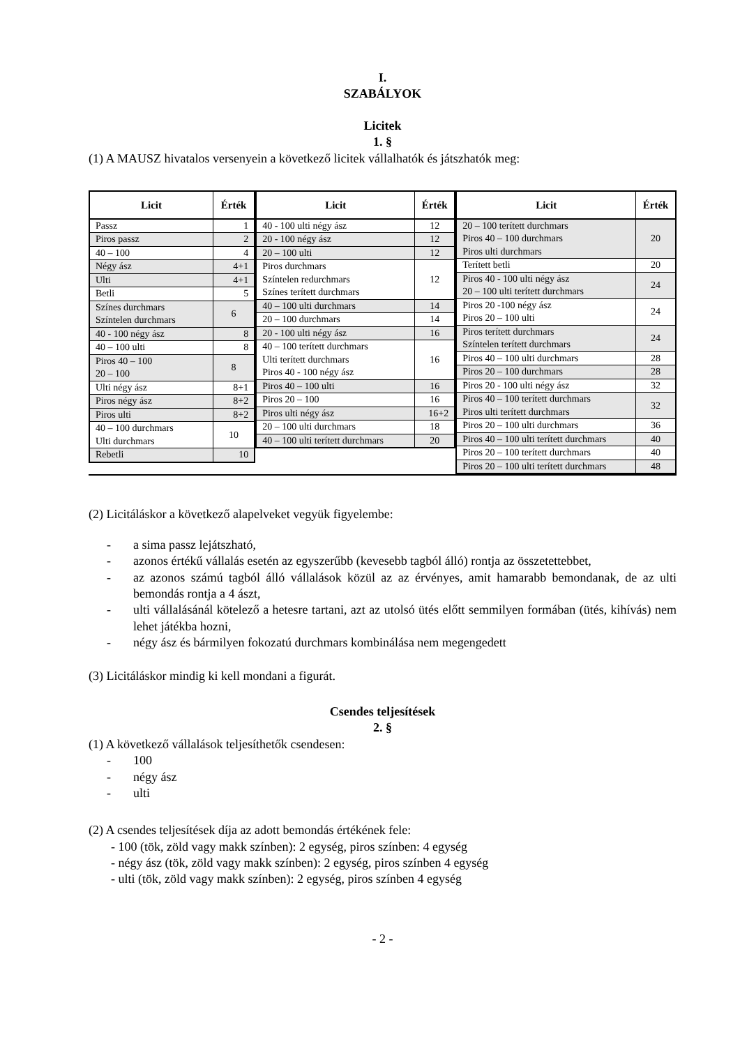I.
SZABÁLYOK
Licitek
1. §
(1) A MAUSZ hivatalos versenyein a következő licitek vállalhatók és játszhatók meg:
| Licit | Érték |
| --- | --- |
| Passz | 1 |
| Piros passz | 2 |
| 40 – 100 | 4 |
| Négy ász | 4+1 |
| Ulti | 4+1 |
| Betli | 5 |
| Színes durchmars | 6 |
| Színtelen durchmars | |
| 40 - 100 négy ász | 8 |
| 40 – 100 ulti | 8 |
| Piros 40 – 100 | 8 |
| 20 – 100 | |
| Ulti négy ász | 8+1 |
| Piros négy ász | 8+2 |
| Piros ulti | 8+2 |
| 40 – 100 durchmars | 10 |
| Ulti durchmars | |
| Rebetli | 10 |
| Licit | Érték |
| --- | --- |
| 40 - 100 ulti négy ász | 12 |
| 20 - 100 négy ász | 12 |
| 20 – 100 ulti | 12 |
| Piros durchmars | 12 |
| Színtelen redurchmars | |
| Színes terített durchmars | |
| 40 – 100 ulti durchmars | 14 |
| 20 – 100 durchmars | 14 |
| 20 - 100 ulti négy ász | 16 |
| 40 – 100 terített durchmars | 16 |
| Ulti terített durchmars | |
| Piros 40 - 100 négy ász | |
| Piros 40 – 100 ulti | 16 |
| Piros 20 – 100 | 16 |
| Piros ulti négy ász | 16+2 |
| 20 – 100 ulti durchmars | 18 |
| 40 – 100 ulti terített durchmars | 20 |
| Licit | Érték |
| --- | --- |
| 20 – 100 terített durchmars | 20 |
| Piros 40 – 100 durchmars | |
| Piros ulti durchmars | |
| Terített betli | 20 |
| Piros 40 - 100 ulti négy ász | 24 |
| 20 – 100 ulti terített durchmars | |
| Piros 20 -100 négy ász | 24 |
| Piros 20 – 100 ulti | |
| Piros terített durchmars | 24 |
| Színtelen terített durchmars | |
| Piros 40 – 100 ulti durchmars | 28 |
| Piros 20 – 100 durchmars | 28 |
| Piros 20 - 100 ulti négy ász | 32 |
| Piros 40 – 100 terített durchmars | 32 |
| Piros ulti terített durchmars | |
| Piros 20 – 100 ulti durchmars | 36 |
| Piros 40 – 100 ulti terített durchmars | 40 |
| Piros 20 – 100 terített durchmars | 40 |
| Piros 20 – 100 ulti terített durchmars | 48 |
(2) Licitáláskor a következő alapelveket vegyük figyelembe:
- a sima passz lejátszható,
- azonos értékű vállalás esetén az egyszerűbb (kevesebb tagból álló) rontja az összetettebbet,
- az azonos számú tagból álló vállalások közül az az érvényes, amit hamarabb bemondanak, de az ulti bemondás rontja a 4 ászt,
- ulti vállalásánál kötelező a hetesre tartani, azt az utolsó ütés előtt semmilyen formában (ütés, kihívás) nem lehet játékba hozni,
- négy ász és bármilyen fokozatú durchmars kombinálása nem megengedett
(3) Licitáláskor mindig ki kell mondani a figurát.
Csendes teljesítések
2. §
(1) A következő vállalások teljesíthetők csendesen:
- 100
- négy ász
- ulti
(2) A csendes teljesítések díja az adott bemondás értékének fele:
- 100 (tök, zöld vagy makk színben): 2 egység, piros színben: 4 egység
- négy ász (tök, zöld vagy makk színben): 2 egység, piros színben 4 egység
- ulti (tök, zöld vagy makk színben): 2 egység, piros színben 4 egység
- 2 -